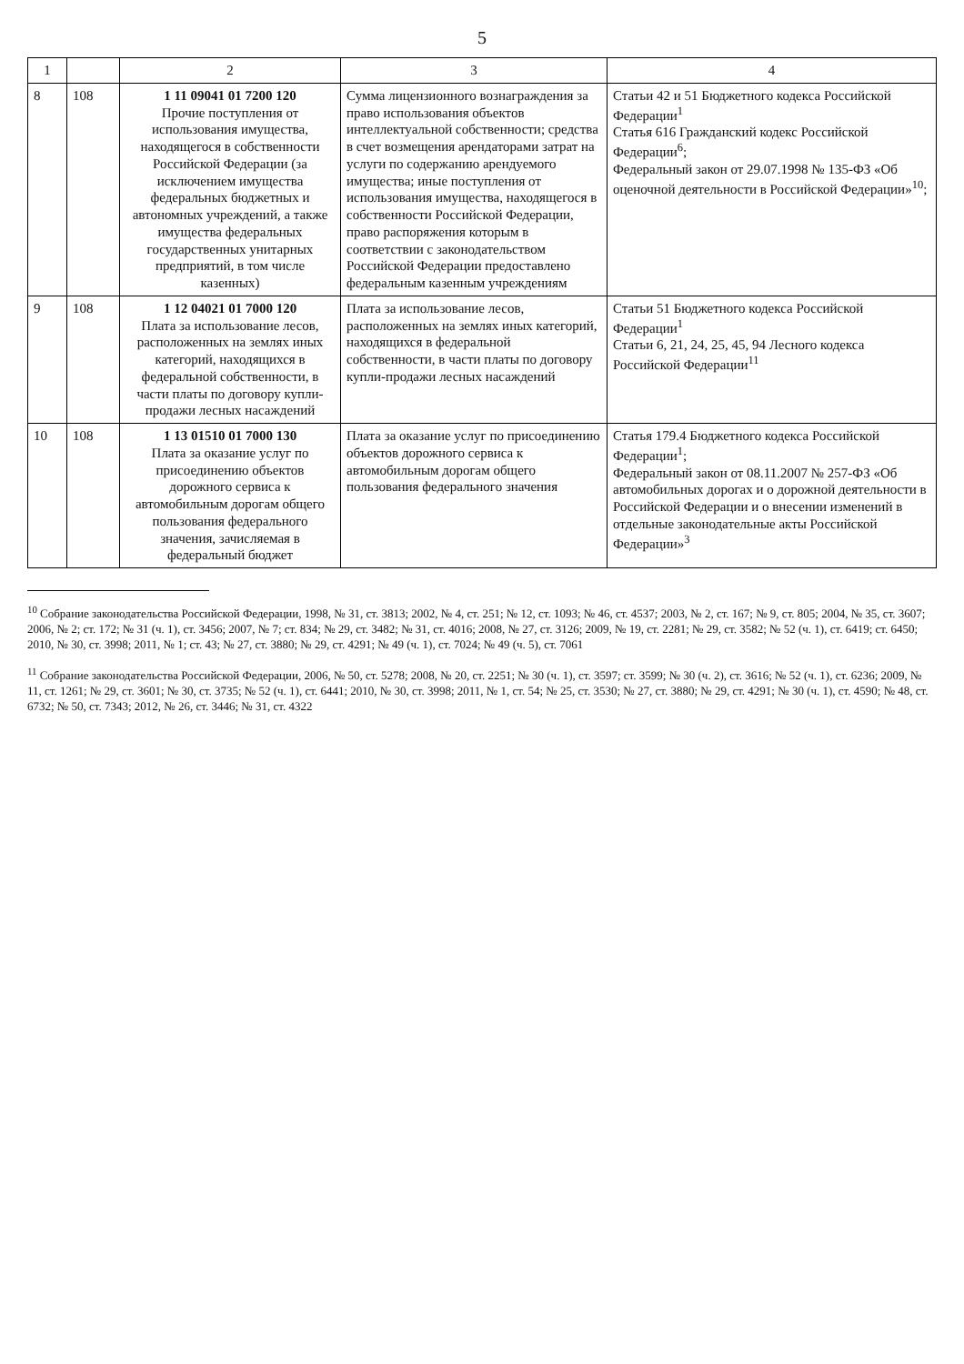5
| 1 | | 2 | 3 | 4 |
| --- | --- | --- | --- | --- |
| 8 | 108 | 1 11 09041 01 7200 120 Прочие поступления от использования имущества, находящегося в собственности Российской Федерации (за исключением имущества федеральных бюджетных и автономных учреждений, а также имущества федеральных государственных унитарных предприятий, в том числе казенных) | Сумма лицензионного вознаграждения за право использования объектов интеллектуальной собственности; средства в счет возмещения арендаторами затрат на услуги по содержанию арендуемого имущества; иные поступления от использования имущества, находящегося в собственности Российской Федерации, право распоряжения которым в соответствии с законодательством Российской Федерации предоставлено федеральным казенным учреждениям | Статьи 42 и 51 Бюджетного кодекса Российской Федерации<sup>1</sup> Статья 616 Гражданский кодекс Российской Федерации<sup>6</sup>; Федеральный закон от 29.07.1998 № 135-ФЗ «Об оценочной деятельности в Российской Федерации»<sup>10</sup>; |
| 9 | 108 | 1 12 04021 01 7000 120 Плата за использование лесов, расположенных на землях иных категорий, находящихся в федеральной собственности, в части платы по договору купли-продажи лесных насаждений | Плата за использование лесов, расположенных на землях иных категорий, находящихся в федеральной собственности, в части платы по договору купли-продажи лесных насаждений | Статьи 51 Бюджетного кодекса Российской Федерации<sup>1</sup> Статьи 6, 21, 24, 25, 45, 94 Лесного кодекса Российской Федерации<sup>11</sup> |
| 10 | 108 | 1 13 01510 01 7000 130 Плата за оказание услуг по присоединению объектов дорожного сервиса к автомобильным дорогам общего пользования федерального значения, зачисляемая в федеральный бюджет | Плата за оказание услуг по присоединению объектов дорожного сервиса к автомобильным дорогам общего пользования федерального значения | Статья 179.4 Бюджетного кодекса Российской Федерации<sup>1</sup>; Федеральный закон от 08.11.2007 № 257-ФЗ «Об автомобильных дорогах и о дорожной деятельности в Российской Федерации и о внесении изменений в отдельные законодательные акты Российской Федерации»<sup>3</sup> |
<sup>10</sup> Собрание законодательства Российской Федерации, 1998, № 31, ст. 3813; 2002, № 4, ст. 251; № 12, ст. 1093; № 46, ст. 4537; 2003, № 2, ст. 167; № 9, ст. 805; 2004, № 35, ст. 3607; 2006, № 2; ст. 172; № 31 (ч. 1), ст. 3456; 2007, № 7; ст. 834; № 29, ст. 3482; № 31, ст. 4016; 2008, № 27, ст. 3126; 2009, № 19, ст. 2281; № 29, ст. 3582; № 52 (ч. 1), ст. 6419; ст. 6450; 2010, № 30, ст. 3998; 2011, № 1; ст. 43; № 27, ст. 3880; № 29, ст. 4291; № 49 (ч. 1), ст. 7024; № 49 (ч. 5), ст. 7061
<sup>11</sup> Собрание законодательства Российской Федерации, 2006, № 50, ст. 5278; 2008, № 20, ст. 2251; № 30 (ч. 1), ст. 3597; ст. 3599; № 30 (ч. 2), ст. 3616; № 52 (ч. 1), ст. 6236; 2009, № 11, ст. 1261; № 29, ст. 3601; № 30, ст. 3735; № 52 (ч. 1), ст. 6441; 2010, № 30, ст. 3998; 2011, № 1, ст. 54; № 25, ст. 3530; № 27, ст. 3880; № 29, ст. 4291; № 30 (ч. 1), ст. 4590; № 48, ст. 6732; № 50, ст. 7343; 2012, № 26, ст. 3446; № 31, ст. 4322